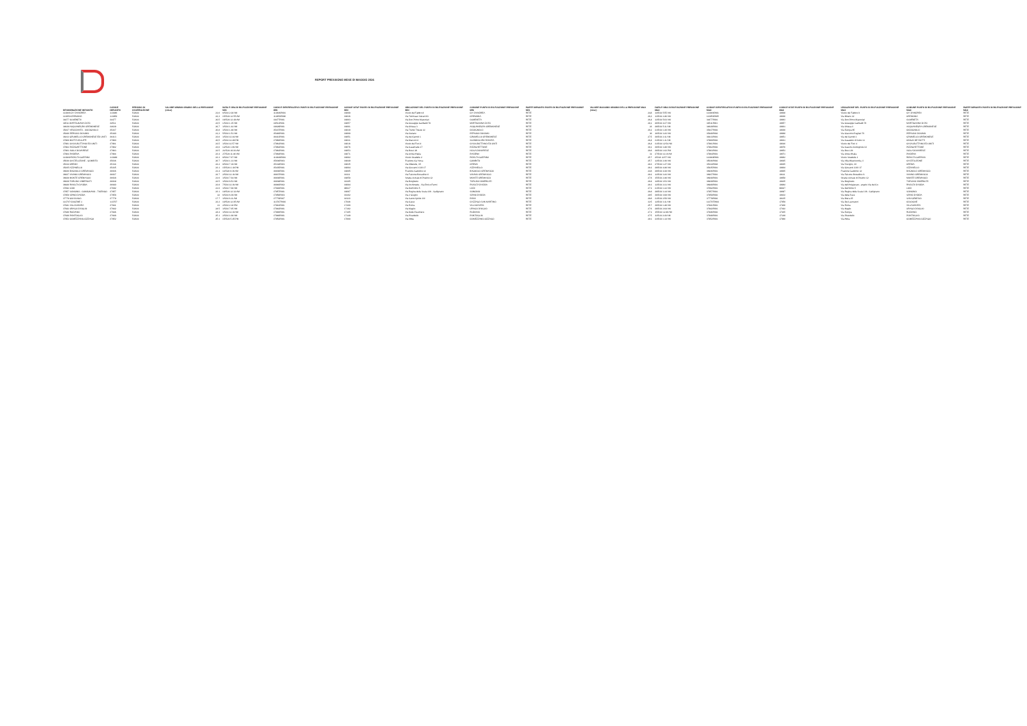REPORT PRESSIONE MESE DI MAGGIO 2024
| DENOMINAZIONE IMPIANTO | CODICE IMPIANTO | PERIODO DI OSSERVAZIONE | VALORE MINIMO ORARIO DELLA PRESSIONE (mbar) | DATA E ORA DI RILEVAZIONE PRESSIONE MIN | CODICE IDENTIFICATIVO PUNTI DI RILEVAZIONE PRESSIONE MIN | CODICE ISTAT PUNTO DI RILEVAZIONE PRESSIONE MIN | UBICAZIONE DEL PUNTO DI RILEVAZIONE PRESSIONE MIN | COMUNE PUNTO DI RILEVAZIONE PRESSIONE MIN | PARTE IMPIANTO PUNTO DI RILEVAZIONE PRESSIONE MIN | VALORE MASSIMO ORARIO DELLA PRESSIONE MAX (mbar) | DATA E ORA DI RILEVAZIONE PRESSIONE MAX | CODICE IDENTIFICATIVO PUNTO DI RILEVAZIONE PRESSIONE MAX | CODICE ISTAT PUNTO DI RILEVAZIONE PRESSIONE MAX | UBICAZIONE DEL PUNTO DI RILEVAZIONE PRESSIONE MAX | COMUNE PUNTO DI RILEVAZIONE PRESSIONE MAX | PARTE IMPIANTO PUNTO DI RILEVAZIONE PRESSIONE MAX |
| --- | --- | --- | --- | --- | --- | --- | --- | --- | --- | --- | --- | --- | --- | --- | --- | --- |
| 113846 CA' D'ANDREA | 113846 | 5/2024 | 21,6 | 6/5/24 2.28 AM | 113846P001 | 19008 | Vicolo del Fabbro 8 | CA' D'ANDREA | RETE | 24,8 | 14/5/24 5.55 AM | 113846P001 | 19008 | Vicolo del Fabbro 8 | CA' D'ANDREA | RETE |
| 113850 CREMONA | 113850 | 5/2024 | 22,3 | 15/5/24 12.55 AM | 113850P006 | 19036 | Via Tommaso Vairani 63 | CREMONA | RETE | 26,3 | 13/5/24 2.46 AM | 113850P005 | 19036 | Via Milano 22 | CREMONA | RETE |
| 34477 OLMENETA | 34477 | 5/2024 | 20,5 | 16/5/24 12.48 AM | 34477P001 | 19063 | Via Don Primo Mazzolari | OLMENETA | RETE | 26,4 | 12/5/24 5.03 AM | 34477P001 | 19063 | Via Don Primo Mazzolari | OLMENETA | RETE |
| 34511 MARTIGNANA DI PO | 34511 | 5/2024 | 23,5 | 1/5/24 1.15 AM | 34511P001 | 19057 | Via Giuseppe Garibaldi 78 | MARTIGNANA DI PO | RETE | 28,1 | 26/5/24 4.27 AM | 34511P001 | 19057 | Via Giuseppe Garibaldi 78 | MARTIGNANA DI PO | RETE |
| 34629 ACQUANEGRA CREMONESE | 34629 | 5/2024 | 20,7 | 3/5/24 1.42 AM | 34629P001 | 19001 | Via Chiesa 3 | ACQUANEGRA CREMONESE | RETE | 23 | 29/5/24 5.11 AM | 34629P001 | 19001 | Via Chiesa 3 | ACQUANEGRA CREMONESE | RETE |
| 35437 VESCOVATO - CICOGNOLO | 35437 | 5/2024 | 20,8 | 3/5/24 1.48 AM | 35437P001 | 19030 | Via Trento Trieste 12 | CICOGNOLO | RETE | 26,2 | 21/5/24 1.20 AM | 35437P002 | 19030 | Via Europa 85 | CICOGNOLO | RETE |
| 35440 PERSICO DOSIMO | 35440 | 5/2024 | 21,3 | 5/5/24 1.53 AM | 35440P001 | 19068 | Via Ostiano | PERSICO DOSIMO | RETE | 30 | 16/5/24 3.43 AM | 35440P002 | 19068 | Via Giacomo Pagliari 70 | PERSICO DOSIMO | RETE |
| 36413 GRUMELLO CREMONESE ED UNITI | 36413 | 5/2024 | 23,6 | 3/5/24 12.44 AM | 36413P001 | 19051 | Via dei Canniti 1 | GRUMELLO CREMONESE | RETE | 27,5 | 30/5/24 2.11 AM | 36413P001 | 19051 | Via dei Canniti 1 | GRUMELLO CREMONESE | RETE |
| 37960 MOTTA BALUFFI | 37960 | 5/2024 | 20,5 | 2/5/24 12.49 PM | 37960P001 | 19031 | Via Marconi 4 | SCANDOLARA RAVARA | RETE | 28,4 | 31/5/24 1.11 AM | 37960P002 | 19031 | Via Casaletto di Sotto 11 | CINGIA DE' BOTTI | RETE |
| 37961 CASALBUTTANO ED UNITI | 37961 | 5/2024 | 23,5 | 3/5/24 12.57 AM | 37961P001 | 19016 | Vicolo dei Fiori 4 | CASALBUTTANO ED UNITI | RETE | 26,4 | 31/5/24 12.54 AM | 37961P001 | 19016 | Vicolo dei Fiori 4 | CASALBUTTANO ED UNITI | RETE |
| 37962 PIZZIGHETTONE | 37962 | 5/2024 | 23,6 | 12/5/24 1.06 AM | 37962P001 | 19076 | Via Casematte 17 | PIZZIGHETTONE | RETE | 30,1 | 30/5/24 3.48 AM | 37962P002 | 19076 | Via Cascine Codognole 32 | PIZZIGHETTONE | RETE |
| 37963 ISOLA DOVARESE | 37963 | 5/2024 | 22.5 | 21/5/24 10.03 AM | 37963P001 | 19053 | Via Bocci 26 | ISOLA DOVARESE | RETE | 26.8 | 30/5/24 1.02 PM | 37963P001 | 19053 | Via Bocci 26 | ISOLA DOVARESE | RETE |
| 37964 PIADENA | 37964 | 5/2024 | 23.4 | 27/5/24 11.46 AM | 37964P001 | 19071 | Via Unità d'Italia | PIADENA | RETE | 31 | 27/5/24 11.16 AM | 37964P001 | 19071 | Via Unità d'Italia | PIADENA | RETE |
| 113849 RIPALTA GUERINA | 113849 | 5/2024 | 23.3 | 8/5/24 7.07 AM | 113849P001 | 19082 | Vicolo Stradelle 2 | RIPALTA GUERINA | RETE | 25.7 | 2/5/24 12.57 AM | 113849P001 | 19082 | Vicolo Stradelle 2 | RIPALTA GUERINA | RETE |
| 35036 CASTELLEONE - GOMBITO | 35036 | 5/2024 | 20.7 | 3/5/24 1.13 AM | 35036P003 | 19049 | Frazione Ca' Nova | GOMBITO | RETE | 25.7 | 12/5/24 2.36 AM | 35036P002 | 19025 | Via Villa Misericordia, 3 | CASTELLEONE | RETE |
| 35334 CREMA | 35334 | 5/2024 | 22.2 | 8/5/24 7.19 AM | 35334P003 | 19035 | Via Alberelle, 35 | CREMA | RETE | 28.3 | 27/5/24 1.47 AM | 35334P004 | 19035 | Via Treviglio, 3A | CREMA | RETE |
| 35435 AZZANELLO | 35435 | 5/2024 | 23.1 | 15/5/24 2.18 PM | 35435P001 | 19004 | Via Giovanni XXIII 37 | AZZANELLO | RETE | 26.2 | 29/5/24 4.48 AM | 35435P001 | 19004 | Via Giovanni XXIII 37 | AZZANELLO | RETE |
| 36936 BAGNOLO CREMASCO | 36936 | 5/2024 | 21.4 | 11/5/24 9.36 AM | 36936P001 | 19005 | Frazione Gattolino 12 | BAGNOLO CREMASCO | RETE | 24.8 | 29/5/24 4.38 AM | 36936P001 | 19005 | Frazione Gattolino 12 | BAGNOLO CREMASCO | RETE |
| 36937 VAIANO CREMASCO | 36937 | 5/2024 | 22.7 | 2/5/24 12.16 AM | 36937P001 | 19111 | Via Falcone Borsellino 6 | VAIANO CREMASCO | RETE | 28.2 | 12/5/24 3.43 AM | 36937P001 | 19111 | Via Falcone Borsellino 6 | VAIANO CREMASCO | RETE |
| 36938 MONTE CREMASCO | 36938 | 5/2024 | 21.6 | 3/5/24 7.04 AM | 36938P001 | 19058 | Strada vicinale di Postino 12 | MONTE CREMASCO | RETE | 27.8 | 15/5/24 2.48 AM | 36938P001 | 19058 | Strada vicinale di Postino 12 | MONTE CREMASCO | RETE |
| 36939 TORLINO VIMERCATI | 36939 | 5/2024 | 22.5 | 3/5/24 6.53 AM | 36939P001 | 19105 | Via Borghetto | TORLINO VIMERCATI | RETE | 29.4 | 14/5/24 3.53 AM | 36939P001 | 19105 | Via Borghetto | TORLINO VIMERCATI | RETE |
| 36940 RIVOLTA D'ADDA | 36940 | 5/2024 | 22.8 | 7/5/24 12.36 AM | 36940P002 | 19084 | Via Archimede - Via Enrico Fermi | RIVOLTA D'ADDA | RETE | 26.3 | 12/5/24 2.21 AM | 36940P001 | 19084 | Via dell'Artigianato - angolo Via del Co | RIVOLTA D'ADDA | RETE |
| 37692 LODI | 37692 | 5/2024 | 21.6 | 3/5/24 7.08 AM | 37692P001 | 98027 | Via Dell'Olmo 5 | LODI | RETE | 27.2 | 21/5/24 1.22 AM | 37692P001 | 98027 | Via Dell'Olmo 5 | LODI | RETE |
| 37957 SONCINO - CUMIGNANO - TICENGO | 37957 | 5/2024 | 23.1 | 18/5/24 12.32 AM | 37957P001 | 19097 | Via Regina della Scala 136 - Gallignano | SONCINO | RETE | 26.8 | 29/5/24 3.14 AM | 37957P001 | 19097 | Via Regina della Scala 136 - Gallignano | SONCINO | RETE |
| 37958 SPINO D'ADDA | 37958 | 5/2024 | 22 | 6/5/24 6.39 AM | 37958P003 | 19102 | Via 2 Giugno | SPINO D'ADDA | RETE | 29.5 | 30/5/24 3.08 AM | 37958P002 | 19102 | Via della Pace | SPINO D'ADDA | RETE |
| 37779 GIUSSAGO | 37779 | 5/2024 | 17.7 | 3/5/24 6.11 AM | 37779P007 | 18110 | Via Santo Spirito 3/A | PAVIA | RETE | 28.8 | 31/5/24 2.50 AM | 37779P002 | 18135 | Via Brera 35 | SAN GENESIO | RETE |
| 113707 COGEME 1 | 113707 | 5/2024 | 22.2 | 10/5/24 12.05 AM | 113707P003 | 17046 | Via Carso | CAZZAGO SAN MARTINO | RETE | 32.5 | 12/5/24 3.11 AM | 113707P004 | 17059 | Via Dei Lavoratori | COLOGNE | RETE |
| 37941 VILLACHIARA | 37941 | 5/2024 | 21 | 2/5/24 2.18 PM | 37941P001 | 17200 | Via Roma | VILLACHIARA | RETE | 25.7 | 30/5/24 1.48 AM | 37941P001 | 17200 | Via Roma | VILLACHIARA | RETE |
| 37942 URAGO D'OGLIO | 37942 | 5/2024 | 24.5 | 3/5/24 7.05 AM | 37942P001 | 17192 | Via Maglio | URAGO D'OGLIO | RETE | 27.6 | 29/5/24 2.04 AM | 37942P001 | 17192 | Via Maglio | URAGO D'OGLIO | RETE |
| 37946 RUDIANO | 37946 | 5/2024 | 24.4 | 3/5/24 12.30 AM | 37946P001 | 17165 | Via Delle Peschiere | RUDIANO | RETE | 27.2 | 15/5/24 12.49 AM | 37946P002 | 17165 | Via Europa | RUDIANO | RETE |
| 37948 PONTOGLIO | 37948 | 5/2024 | 25.1 | 2/5/24 1.08 AM | 37948P001 | 17149 | Via Pirandello | PONTOGLIO | RETE | 27.5 | 11/5/24 2.20 AM | 37948P001 | 17149 | Via Pirandello | PONTOGLIO | RETE |
| 37952 COMEZZANO-CIZZAGO | 37952 | 5/2024 | 25.3 | 15/5/24 5.45 PM | 37952P001 | 17060 | Via Abba | COMEZZANO-CIZZAGO | RETE | 29.1 | 23/5/24 1.14 AM | 37952P001 | 17060 | Via Abba | COMEZZANO-CIZZAGO | RETE |